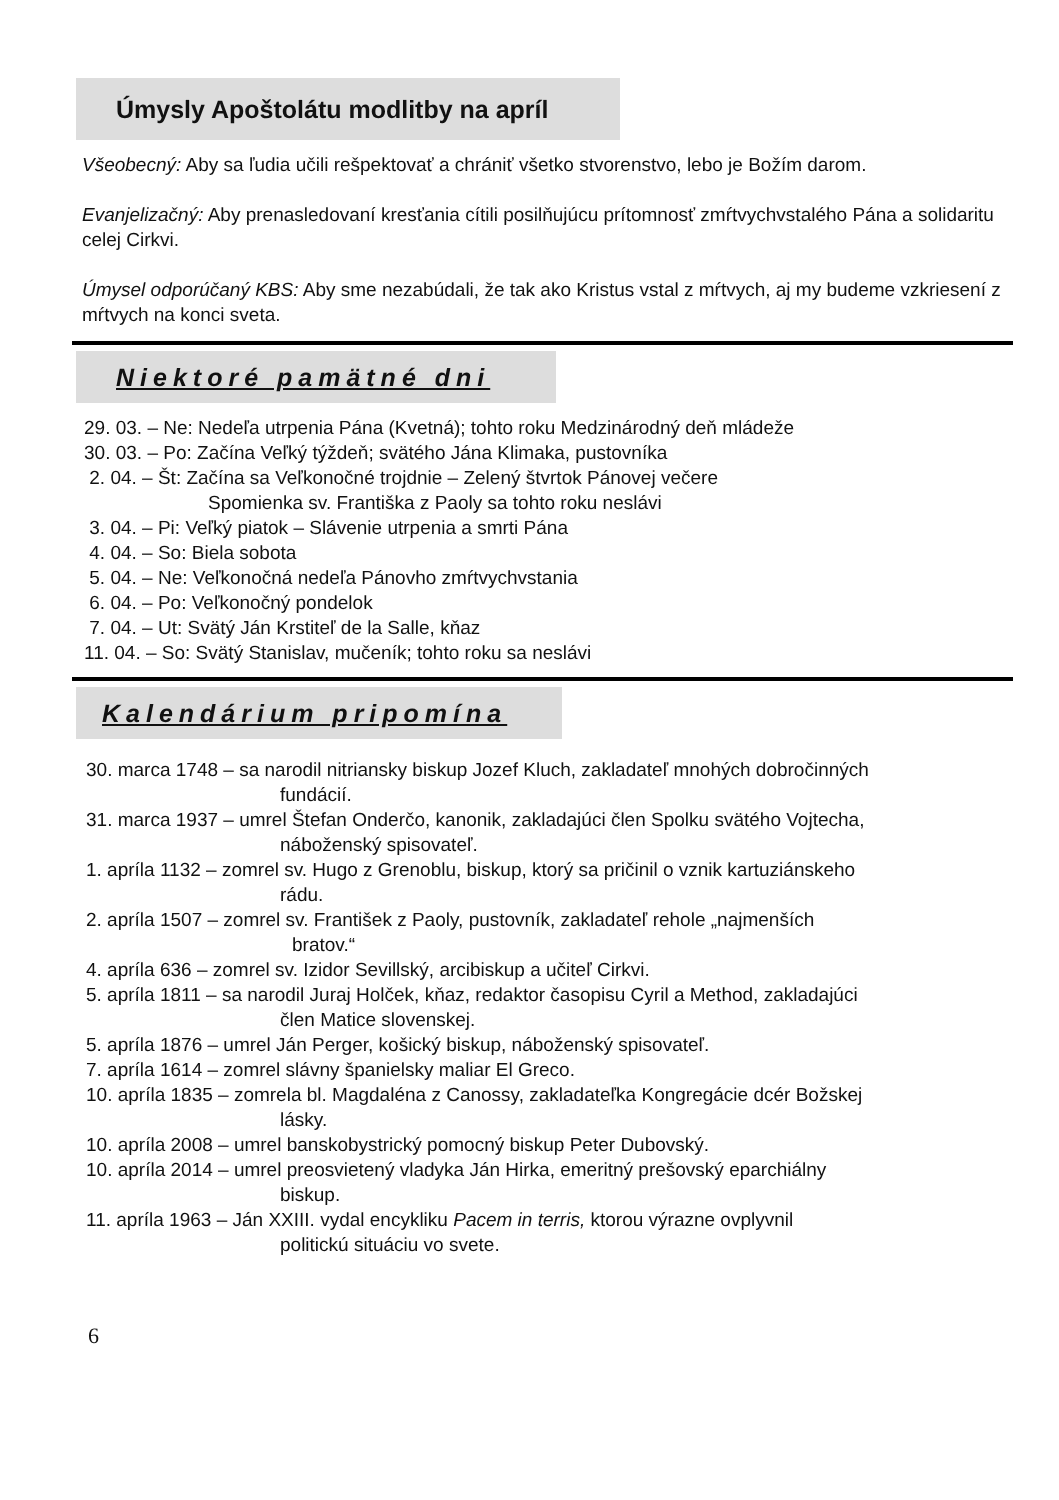Úmysly Apoštolátu modlitby na apríl
Všeobecný: Aby sa ľudia učili rešpektovať a chrániť všetko stvorenstvo, lebo je Božím darom.
Evanjelizačný: Aby prenasledovaní kresťania cítili posilňujúcu prítomnosť zmŕtvychvstalého Pána a solidaritu celej Cirkvi.
Úmysel odporúčaný KBS: Aby sme nezabúdali, že tak ako Kristus vstal z mŕtvych, aj my budeme vzkriesení z mŕtvych na konci sveta.
Niektoré pamätné dni
29. 03. – Ne: Nedeľa utrpenia Pána (Kvetná); tohto roku Medzinárodný deň mládeže
30. 03. – Po: Začína Veľký týždeň; svätého Jána Klimaka, pustovníka
2. 04. – Št: Začína sa Veľkonočné trojdnie – Zelený štvrtok Pánovej večere
Spomienka sv. Františka z Paoly sa tohto roku neslávi
3. 04. – Pi: Veľký piatok – Slávenie utrpenia a smrti Pána
4. 04. – So: Biela sobota
5. 04. – Ne: Veľkonočná nedeľa Pánovho zmŕtvychvstania
6. 04. – Po: Veľkonočný pondelok
7. 04. – Ut: Svätý Ján Krstiteľ de la Salle, kňaz
11. 04. – So: Svätý Stanislav, mučeník; tohto roku sa neslávi
Kalendárium pripomína
30. marca 1748 – sa narodil nitriansky biskup Jozef Kluch, zakladateľ mnohých dobročinných
fundácií.
31. marca 1937 – umrel Štefan Onderčo, kanonik, zakladajúci člen Spolku svätého Vojtecha,
náboženský spisovateľ.
1. apríla 1132 – zomrel sv. Hugo z Grenoblu, biskup, ktorý sa pričinil o vznik kartuziánskeho
rádu.
2. apríla 1507 – zomrel sv. František z Paoly, pustovník, zakladateľ rehole „najmenších
bratov.“
4. apríla 636 – zomrel sv. Izidor Sevillský, arcibiskup a učiteľ Cirkvi.
5. apríla 1811 – sa narodil Juraj Holček, kňaz, redaktor časopisu Cyril a Method, zakladajúci
člen Matice slovenskej.
5. apríla 1876 – umrel Ján Perger, košický biskup, náboženský spisovateľ.
7. apríla 1614 – zomrel slávny španielsky maliar El Greco.
10. apríla 1835 – zomrela bl. Magdaléna z Canossy, zakladateľka Kongregácie dcér Božskej
lásky.
10. apríla 2008 – umrel banskobystrický pomocný biskup Peter Dubovský.
10. apríla 2014 – umrel preosvietený vladyka Ján Hirka, emeritný prešovský eparchiálny
biskup.
11. apríla 1963 – Ján XXIII. vydal encykliku Pacem in terris, ktorou výrazne ovplyvnil
politickú situáciu vo svete.
6